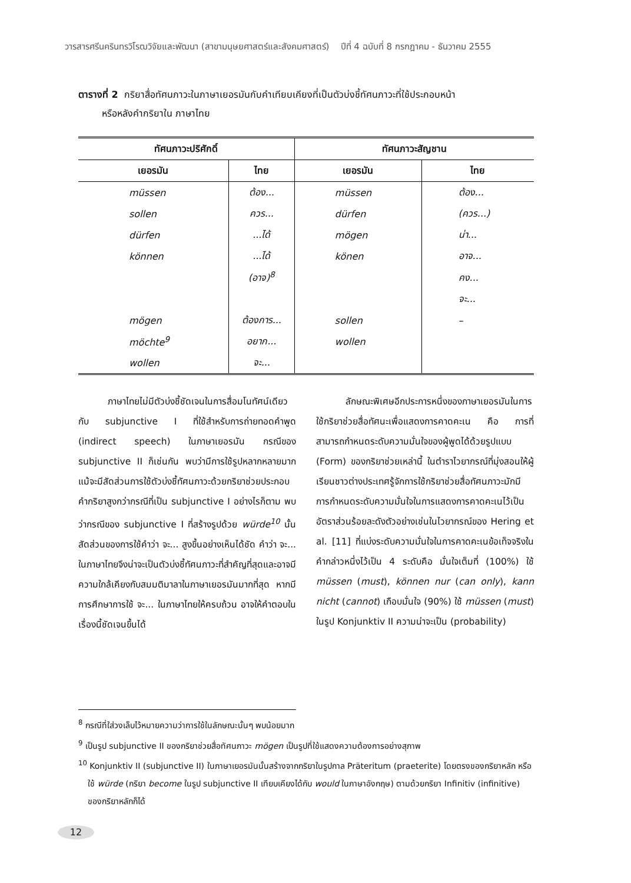วารสารศรีนครินทรวิโรฒวิจัยและพัฒนา (สาขามนุษยศาสตร์และสังคมศาสตร์) ปีที่ 4 ฉบับที่ 8 กรกฎาคม - ธันวาคม 2555
ตารางที่ 2 กริยาสื่อทัศนภาวะในภาษาเยอรมันกับคำเทียบเคียงที่เป็นตัวบ่งชี้ทัศนภาวะที่ใช้ประกอบหน้า
หรือหลังคำกริยาใน ภาษาไทย
| ทัศนภาวะปริศักดิ์ | | ทัศนภาวะสัญชาน | |
| --- | --- | --- | --- |
| เยอรมัน | ไทย | เยอรมัน | ไทย |
| müssen | ต้อง... | müssen | ต้อง... |
| sollen | ควร... | dürfen | (ควร...) |
| dürfen | ...ได้ | mögen | น่า... |
| können | ...ได้ | könen | อาจ... |
| | (อาจ)<sup>8</sup> | | คง... |
| | | | จะ... |
| mögen | ต้องการ... | sollen | – |
| möchte<sup>9</sup> | อยาก... | wollen | |
| wollen | จะ... | | |
ภาษาไทยไม่มีตัวบ่งชี้ชัดเจนในการสื่อมโนทัศน์เดียวกับ subjunctive I ที่ใช้สำหรับการถ่ายทอดคำพูด (indirect speech) ในภาษาเยอรมัน กรณีของ subjunctive II ก็เช่นกัน พบว่ามีการใช้รูปหลากหลายมากแม้จะมีสัดส่วนการใช้ตัวบ่งชี้ทัศนภาวะด้วยกริยาช่วยประกอบคำกริยาสูงกว่ากรณีที่เป็น subjunctive I อย่างไรก็ตาม พบว่ากรณีของ subjunctive I ที่สร้างรูปด้วย würde<sup>10</sup> นั้น สัดส่วนของการใช้คำว่า จะ... สูงขึ้นอย่างเห็นได้ชัด คำว่า จะ... ในภาษาไทยจึงน่าจะเป็นตัวบ่งชี้ทัศนภาวะที่สำคัญที่สุดและอาจมีความใกล้เคียงกับสมมติมาลาในภาษาเยอรมันมากที่สุด หากมีการศึกษาการใช้ จะ... ในภาษาไทยให้ครบถ้วน อาจให้คำตอบในเรื่องนี้ชัดเจนขึ้นได้
ลักษณะพิเศษอีกประการหนึ่งของภาษาเยอรมันในการใช้กริยาช่วยสื่อทัศนะเพื่อแสดงการคาดคะเน คือ การที่สามารถกำหนดระดับความมั่นใจของผู้พูดได้ด้วยรูปแบบ (Form) ของกริยาช่วยเหล่านี้ ในตำราไวยากรณ์ที่มุ่งสอนให้ผู้เรียนชาวต่างประเทศรู้จักการใช้กริยาช่วยสื่อทัศนภาวะมักมีการกำหนดระดับความมั่นใจในการแสดงการคาดคะเนไว้เป็นอัตราส่วนร้อยละดังตัวอย่างเช่นในไวยากรณ์ของ Hering et al. [11] ที่แบ่งระดับความมั่นใจในการคาดคะเนข้อเท็จจริงในคำกล่าวหนึ่งไว้เป็น 4 ระดับคือ มั่นใจเต็มที่ (100%) ใช้ müssen (must), können nur (can only), kann nicht (cannot) เกือบมั่นใจ (90%) ใช้ müssen (must) ในรูป Konjunktiv II ความน่าจะเป็น (probability)
<sup>8</sup> กรณีที่ใส่วงเล็บไว้หมายความว่าการใช้ในลักษณะนั้นๆ พบน้อยมาก
<sup>9</sup> เป็นรูป subjunctive II ของกริยาช่วยสื่อทัศนภาวะ mögen เป็นรูปที่ใช้แสดงความต้องการอย่างสุภาพ
<sup>10</sup> Konjunktiv II (subjunctive II) ในภาษาเยอรมันนั้นสร้างจากกริยาในรูปกาล Präteritum (praeterite) โดยตรงของกริยาหลัก หรือใช้ würde (กริยา become ในรูป subjunctive II เทียบเคียงได้กับ would ในภาษาอังกฤษ) ตามด้วยกริยา Infinitiv (infinitive) ของกริยาหลักก็ได้
12